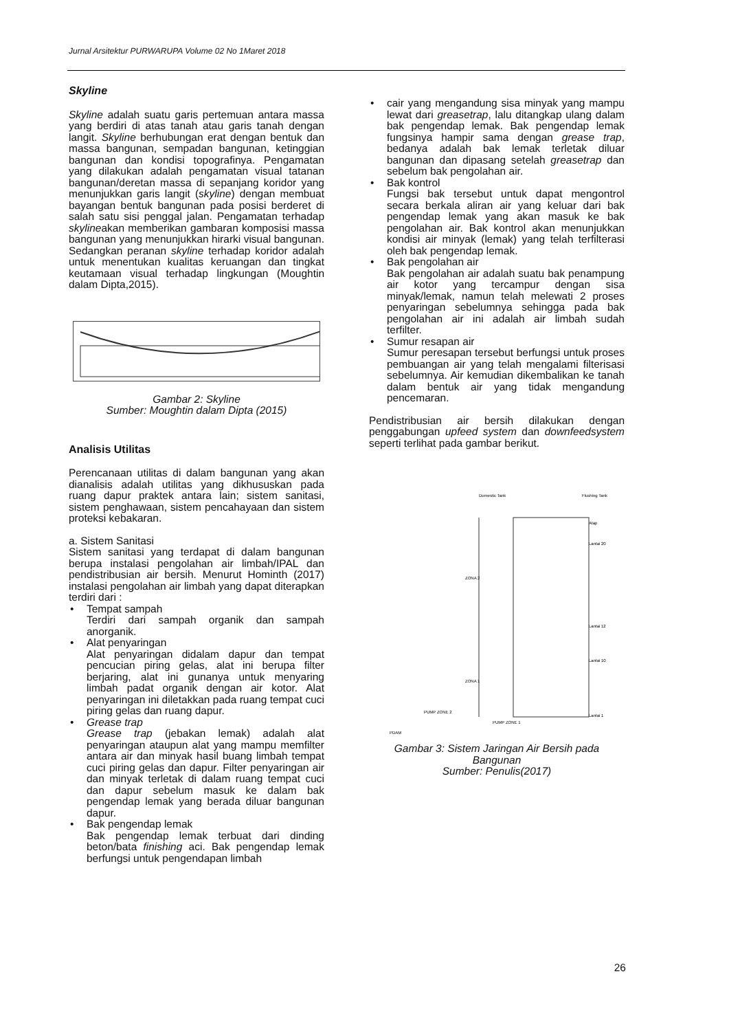Jurnal Arsitektur PURWARUPA Volume 02 No 1Maret 2018
Skyline
Skyline adalah suatu garis pertemuan antara massa yang berdiri di atas tanah atau garis tanah dengan langit. Skyline berhubungan erat dengan bentuk dan massa bangunan, sempadan bangunan, ketinggian bangunan dan kondisi topografinya. Pengamatan yang dilakukan adalah pengamatan visual tatanan bangunan/deretan massa di sepanjang koridor yang menunjukkan garis langit (skyline) dengan membuat bayangan bentuk bangunan pada posisi berderet di salah satu sisi penggal jalan. Pengamatan terhadap skylineakan memberikan gambaran komposisi massa bangunan yang menunjukkan hirarki visual bangunan. Sedangkan peranan skyline terhadap koridor adalah untuk menentukan kualitas keruangan dan tingkat keutamaan visual terhadap lingkungan (Moughtin dalam Dipta,2015).
Gambar 2: Skyline
Sumber: Moughtin dalam Dipta (2015)
Analisis Utilitas
Perencanaan utilitas di dalam bangunan yang akan dianalisis adalah utilitas yang dikhususkan pada ruang dapur praktek antara lain; sistem sanitasi, sistem penghawaan, sistem pencahayaan dan sistem proteksi kebakaran.
a. Sistem Sanitasi
Sistem sanitasi yang terdapat di dalam bangunan berupa instalasi pengolahan air limbah/IPAL dan pendistribusian air bersih. Menurut Hominth (2017) instalasi pengolahan air limbah yang dapat diterapkan terdiri dari :
Tempat sampah
Terdiri dari sampah organik dan sampah anorganik.
Alat penyaringan
Alat penyaringan didalam dapur dan tempat pencucian piring gelas, alat ini berupa filter berjaring, alat ini gunanya untuk menyaring limbah padat organik dengan air kotor. Alat penyaringan ini diletakkan pada ruang tempat cuci piring gelas dan ruang dapur.
Grease trap
Grease trap (jebakan lemak) adalah alat penyaringan ataupun alat yang mampu memfilter antara air dan minyak hasil buang limbah tempat cuci piring gelas dan dapur. Filter penyaringan air dan minyak terletak di dalam ruang tempat cuci dan dapur sebelum masuk ke dalam bak pengendap lemak yang berada diluar bangunan dapur.
Bak pengendap lemak
Bak pengendap lemak terbuat dari dinding beton/bata finishing aci. Bak pengendap lemak berfungsi untuk pengendapan limbah
cair yang mengandung sisa minyak yang mampu lewat dari greasetrap, lalu ditangkap ulang dalam bak pengendap lemak. Bak pengendap lemak fungsinya hampir sama dengan grease trap, bedanya adalah bak lemak terletak diluar bangunan dan dipasang setelah greasetrap dan sebelum bak pengolahan air.
Bak kontrol
Fungsi bak tersebut untuk dapat mengontrol secara berkala aliran air yang keluar dari bak pengendap lemak yang akan masuk ke bak pengolahan air. Bak kontrol akan menunjukkan kondisi air minyak (lemak) yang telah terfilterasi oleh bak pengendap lemak.
Bak pengolahan air
Bak pengolahan air adalah suatu bak penampung air kotor yang tercampur dengan sisa minyak/lemak, namun telah melewati 2 proses penyaringan sebelumnya sehingga pada bak pengolahan air ini adalah air limbah sudah terfilter.
Sumur resapan air
Sumur peresapan tersebut berfungsi untuk proses pembuangan air yang telah mengalami filterisasi sebelumnya. Air kemudian dikembalikan ke tanah dalam bentuk air yang tidak mengandung pencemaran.
Pendistribusian air bersih dilakukan dengan penggabungan upfeed system dan downfeedsystem seperti terlihat pada gambar berikut.
Domestic Tank
Flushing Tank
Atap
Lantai 20
ZONA 2
Lantai 12
Lantai 10
ZONA 1
Lantai 1
PUMP ZONE 2
PUMP ZONE 1
PDAM
Gambar 3: Sistem Jaringan Air Bersih pada Bangunan
Sumber: Penulis(2017)
26